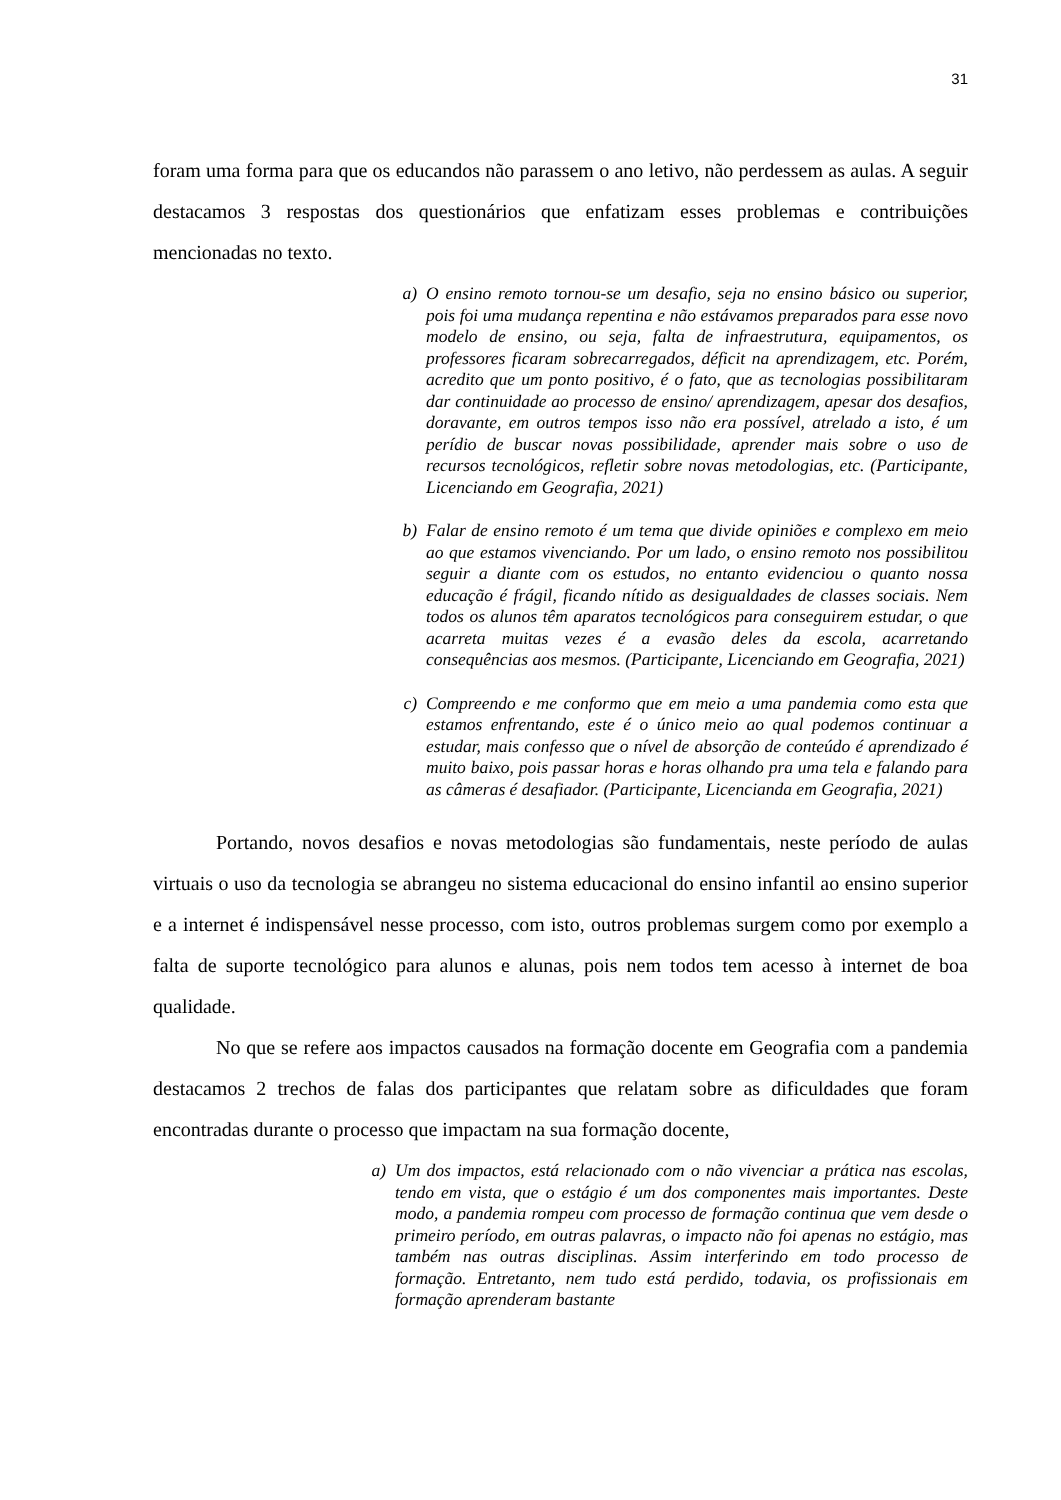31
foram uma forma para que os educandos não parassem o ano letivo, não perdessem as aulas. A seguir destacamos 3 respostas dos questionários que enfatizam esses problemas e contribuições mencionadas no texto.
a) O ensino remoto tornou-se um desafio, seja no ensino básico ou superior, pois foi uma mudança repentina e não estávamos preparados para esse novo modelo de ensino, ou seja, falta de infraestrutura, equipamentos, os professores ficaram sobrecarregados, déficit na aprendizagem, etc. Porém, acredito que um ponto positivo, é o fato, que as tecnologias possibilitaram dar continuidade ao processo de ensino/ aprendizagem, apesar dos desafios, doravante, em outros tempos isso não era possível, atrelado a isto, é um perídio de buscar novas possibilidade, aprender mais sobre o uso de recursos tecnológicos, refletir sobre novas metodologias, etc. (Participante, Licenciando em Geografia, 2021)
b) Falar de ensino remoto é um tema que divide opiniões e complexo em meio ao que estamos vivenciando. Por um lado, o ensino remoto nos possibilitou seguir a diante com os estudos, no entanto evidenciou o quanto nossa educação é frágil, ficando nítido as desigualdades de classes sociais. Nem todos os alunos têm aparatos tecnológicos para conseguirem estudar, o que acarreta muitas vezes é a evasão deles da escola, acarretando consequências aos mesmos. (Participante, Licenciando em Geografia, 2021)
c) Compreendo e me conformo que em meio a uma pandemia como esta que estamos enfrentando, este é o único meio ao qual podemos continuar a estudar, mais confesso que o nível de absorção de conteúdo é aprendizado é muito baixo, pois passar horas e horas olhando pra uma tela e falando para as câmeras é desafiador. (Participante, Licencianda em Geografia, 2021)
Portando, novos desafios e novas metodologias são fundamentais, neste período de aulas virtuais o uso da tecnologia se abrangeu no sistema educacional do ensino infantil ao ensino superior e a internet é indispensável nesse processo, com isto, outros problemas surgem como por exemplo a falta de suporte tecnológico para alunos e alunas, pois nem todos tem acesso à internet de boa qualidade.
No que se refere aos impactos causados na formação docente em Geografia com a pandemia destacamos 2 trechos de falas dos participantes que relatam sobre as dificuldades que foram encontradas durante o processo que impactam na sua formação docente,
a) Um dos impactos, está relacionado com o não vivenciar a prática nas escolas, tendo em vista, que o estágio é um dos componentes mais importantes. Deste modo, a pandemia rompeu com processo de formação continua que vem desde o primeiro período, em outras palavras, o impacto não foi apenas no estágio, mas também nas outras disciplinas. Assim interferindo em todo processo de formação. Entretanto, nem tudo está perdido, todavia, os profissionais em formação aprenderam bastante